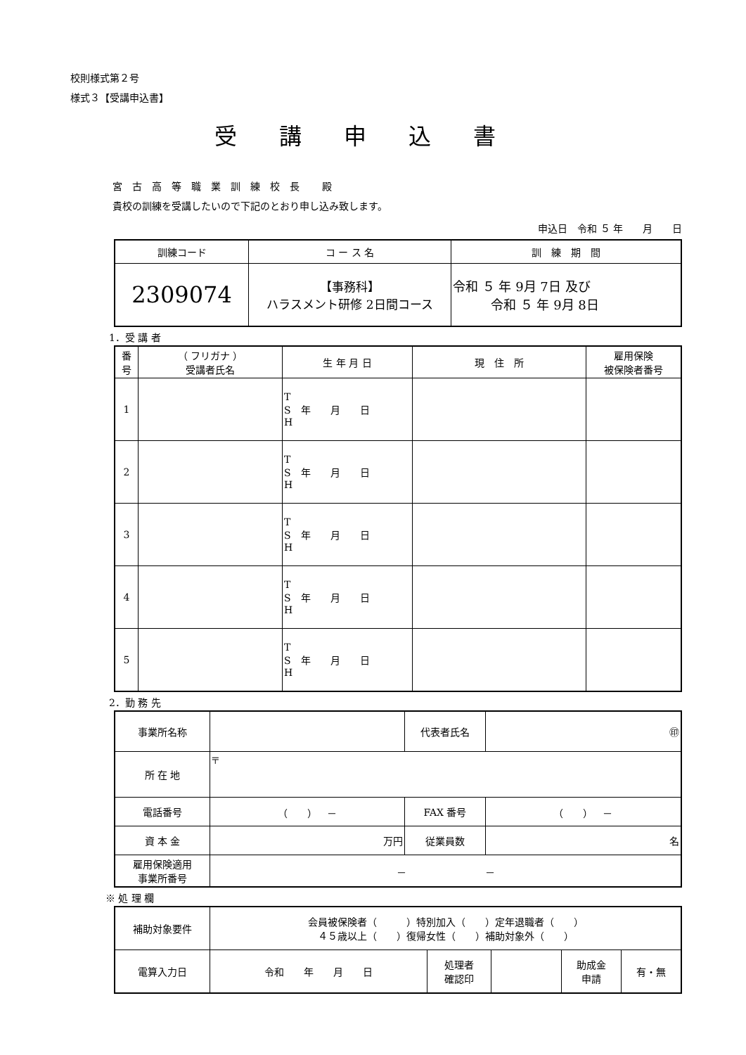校則様式第２号
様式３【受講申込書】
受講申込書
宮古高等職業訓練校長 殿
貴校の訓練を受講したいので下記のとおり申し込み致します。
申込日　令和 ５ 年　　月　　日
| 訓練コード | コ ー ス 名 | 訓 練 期 間 |
| 2309074 | 【事務科】 ハラスメント研修 2日間コース | 令和 ５ 年 9月 7日 及び 令和 ５ 年 9月 8日 |
1．受 講 者
| 番 号 | （ フリガナ ） 受講者氏名 | 生 年 月 日 | 現 住 所 | 雇用保険 被保険者番号 |
| 1 | | T S 年 月 日 H | | |
| 2 | | T S 年 月 日 H | | |
| 3 | | T S 年 月 日 H | | |
| 4 | | T S 年 月 日 H | | |
| 5 | | T S 年 月 日 H | | |
2．勤 務 先
| 事業所名称 | | 代表者氏名 | ㊞ |
| 所 在 地 | 〒 | | |
| 電話番号 | （ ） － | FAX 番号 | （ ） － |
| 資 本 金 | 万円 | 従業員数 | 名 |
| 雇用保険適用 事業所番号 | － － | | |
※ 処 理 欄
| 補助対象要件 | 会員被保険者（ ）特別加入（ ）定年退職者（ ） ４５歳以上（ ）復帰女性（ ）補助対象外（ ） | | | | |
| 電算入力日 | 令和 年 月 日 | 処理者 確認印 | | 助成金 申請 | 有・無 |